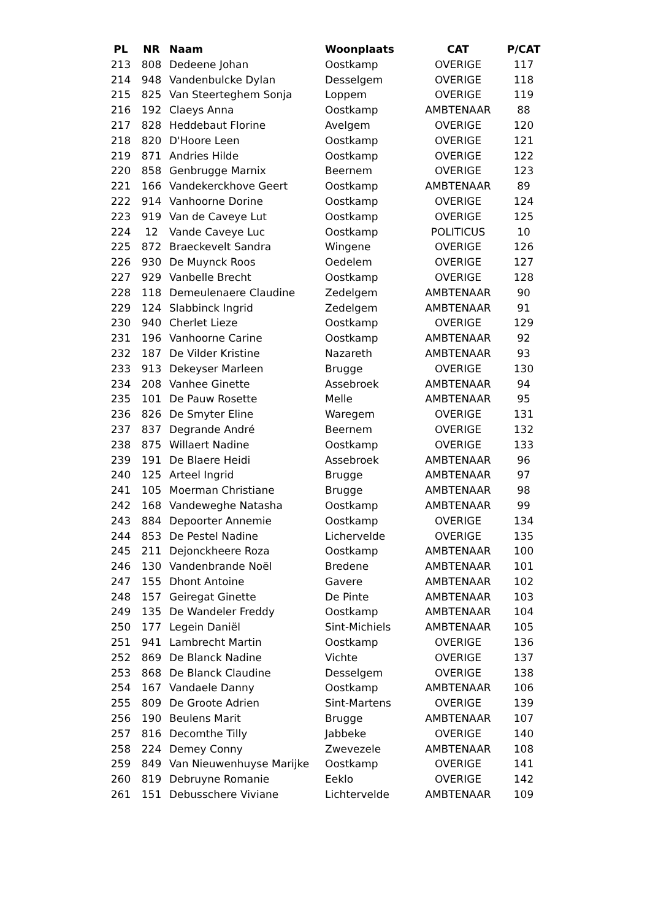| PL | NR | Naam | Woonplaats | CAT | P/CAT |
| --- | --- | --- | --- | --- | --- |
| 213 | 808 | Dedeene Johan | Oostkamp | OVERIGE | 117 |
| 214 | 948 | Vandenbulcke Dylan | Desselgem | OVERIGE | 118 |
| 215 | 825 | Van Steerteghem Sonja | Loppem | OVERIGE | 119 |
| 216 | 192 | Claeys Anna | Oostkamp | AMBTENAAR | 88 |
| 217 | 828 | Heddebaut Florine | Avelgem | OVERIGE | 120 |
| 218 | 820 | D'Hoore Leen | Oostkamp | OVERIGE | 121 |
| 219 | 871 | Andries Hilde | Oostkamp | OVERIGE | 122 |
| 220 | 858 | Genbrugge Marnix | Beernem | OVERIGE | 123 |
| 221 | 166 | Vandekerckhove Geert | Oostkamp | AMBTENAAR | 89 |
| 222 | 914 | Vanhoorne Dorine | Oostkamp | OVERIGE | 124 |
| 223 | 919 | Van de Caveye Lut | Oostkamp | OVERIGE | 125 |
| 224 | 12 | Vande Caveye Luc | Oostkamp | POLITICUS | 10 |
| 225 | 872 | Braeckevelt Sandra | Wingene | OVERIGE | 126 |
| 226 | 930 | De Muynck Roos | Oedelem | OVERIGE | 127 |
| 227 | 929 | Vanbelle Brecht | Oostkamp | OVERIGE | 128 |
| 228 | 118 | Demeulenaere Claudine | Zedelgem | AMBTENAAR | 90 |
| 229 | 124 | Slabbinck Ingrid | Zedelgem | AMBTENAAR | 91 |
| 230 | 940 | Cherlet Lieze | Oostkamp | OVERIGE | 129 |
| 231 | 196 | Vanhoorne Carine | Oostkamp | AMBTENAAR | 92 |
| 232 | 187 | De Vilder Kristine | Nazareth | AMBTENAAR | 93 |
| 233 | 913 | Dekeyser Marleen | Brugge | OVERIGE | 130 |
| 234 | 208 | Vanhee Ginette | Assebroek | AMBTENAAR | 94 |
| 235 | 101 | De Pauw Rosette | Melle | AMBTENAAR | 95 |
| 236 | 826 | De Smyter Eline | Waregem | OVERIGE | 131 |
| 237 | 837 | Degrande André | Beernem | OVERIGE | 132 |
| 238 | 875 | Willaert Nadine | Oostkamp | OVERIGE | 133 |
| 239 | 191 | De Blaere Heidi | Assebroek | AMBTENAAR | 96 |
| 240 | 125 | Arteel Ingrid | Brugge | AMBTENAAR | 97 |
| 241 | 105 | Moerman Christiane | Brugge | AMBTENAAR | 98 |
| 242 | 168 | Vandeweghe Natasha | Oostkamp | AMBTENAAR | 99 |
| 243 | 884 | Depoorter Annemie | Oostkamp | OVERIGE | 134 |
| 244 | 853 | De Pestel Nadine | Lichervelde | OVERIGE | 135 |
| 245 | 211 | Dejonckheere Roza | Oostkamp | AMBTENAAR | 100 |
| 246 | 130 | Vandenbrande Noël | Bredene | AMBTENAAR | 101 |
| 247 | 155 | Dhont Antoine | Gavere | AMBTENAAR | 102 |
| 248 | 157 | Geiregat Ginette | De Pinte | AMBTENAAR | 103 |
| 249 | 135 | De Wandeler Freddy | Oostkamp | AMBTENAAR | 104 |
| 250 | 177 | Legein Daniël | Sint-Michiels | AMBTENAAR | 105 |
| 251 | 941 | Lambrecht Martin | Oostkamp | OVERIGE | 136 |
| 252 | 869 | De Blanck Nadine | Vichte | OVERIGE | 137 |
| 253 | 868 | De Blanck Claudine | Desselgem | OVERIGE | 138 |
| 254 | 167 | Vandaele Danny | Oostkamp | AMBTENAAR | 106 |
| 255 | 809 | De Groote Adrien | Sint-Martens | OVERIGE | 139 |
| 256 | 190 | Beulens Marit | Brugge | AMBTENAAR | 107 |
| 257 | 816 | Decomthe Tilly | Jabbeke | OVERIGE | 140 |
| 258 | 224 | Demey Conny | Zwevezele | AMBTENAAR | 108 |
| 259 | 849 | Van Nieuwenhuyse Marijke | Oostkamp | OVERIGE | 141 |
| 260 | 819 | Debruyne Romanie | Eeklo | OVERIGE | 142 |
| 261 | 151 | Debusschere Viviane | Lichtervelde | AMBTENAAR | 109 |